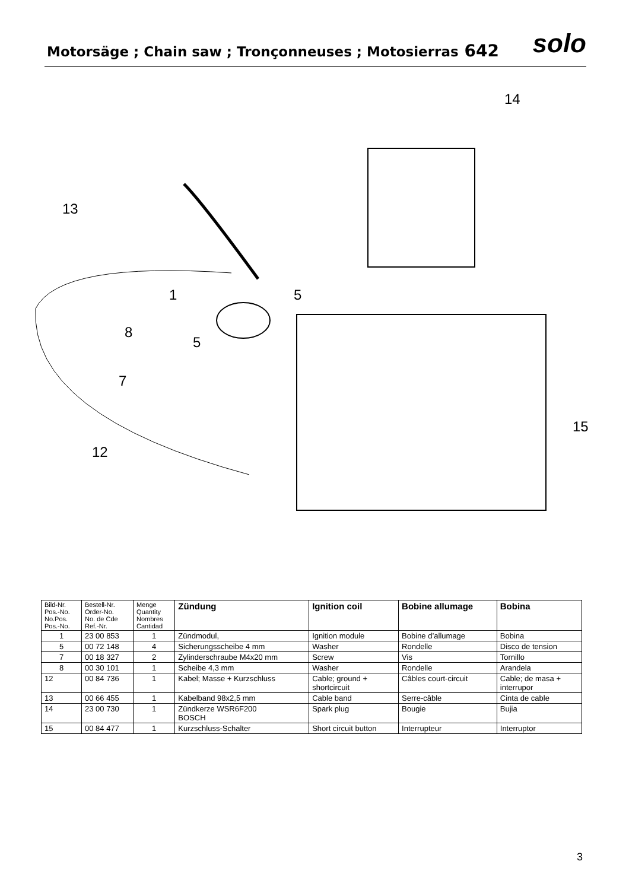Motorsäge ; Chain saw ; Tronçonneuses ; Motosierras 642
solo
14
13
1
5
8
5
7
15
12
| Bild-Nr. Pos.-No. No.Pos. Pos.-No. | Bestell-Nr. Order-No. No. de Cde Ref.-Nr. | Menge Quantity Nombres Cantidad | Zündung | Ignition coil | Bobine allumage | Bobina |
| --- | --- | --- | --- | --- | --- | --- |
| 1 | 23 00 853 | 1 | Zündmodul, | Ignition module | Bobine d’allumage | Bobina |
| 5 | 00 72 148 | 4 | Sicherungsscheibe 4 mm | Washer | Rondelle | Disco de tension |
| 7 | 00 18 327 | 2 | Zylinderschraube M4x20 mm | Screw | Vis | Tornillo |
| 8 | 00 30 101 | 1 | Scheibe 4,3 mm | Washer | Rondelle | Arandela |
| 12 | 00 84 736 | 1 | Kabel; Masse + Kurzschluss | Cable; ground + shortcircuit | Câbles court-circuit | Cable; de masa + interrupor |
| 13 | 00 66 455 | 1 | Kabelband 98x2,5 mm | Cable band | Serre-câble | Cinta de cable |
| 14 | 23 00 730 | 1 | Zündkerze WSR6F200 BOSCH | Spark plug | Bougie | Bujia |
| 15 | 00 84 477 | 1 | Kurzschluss-Schalter | Short circuit button | Interrupteur | Interruptor |
3